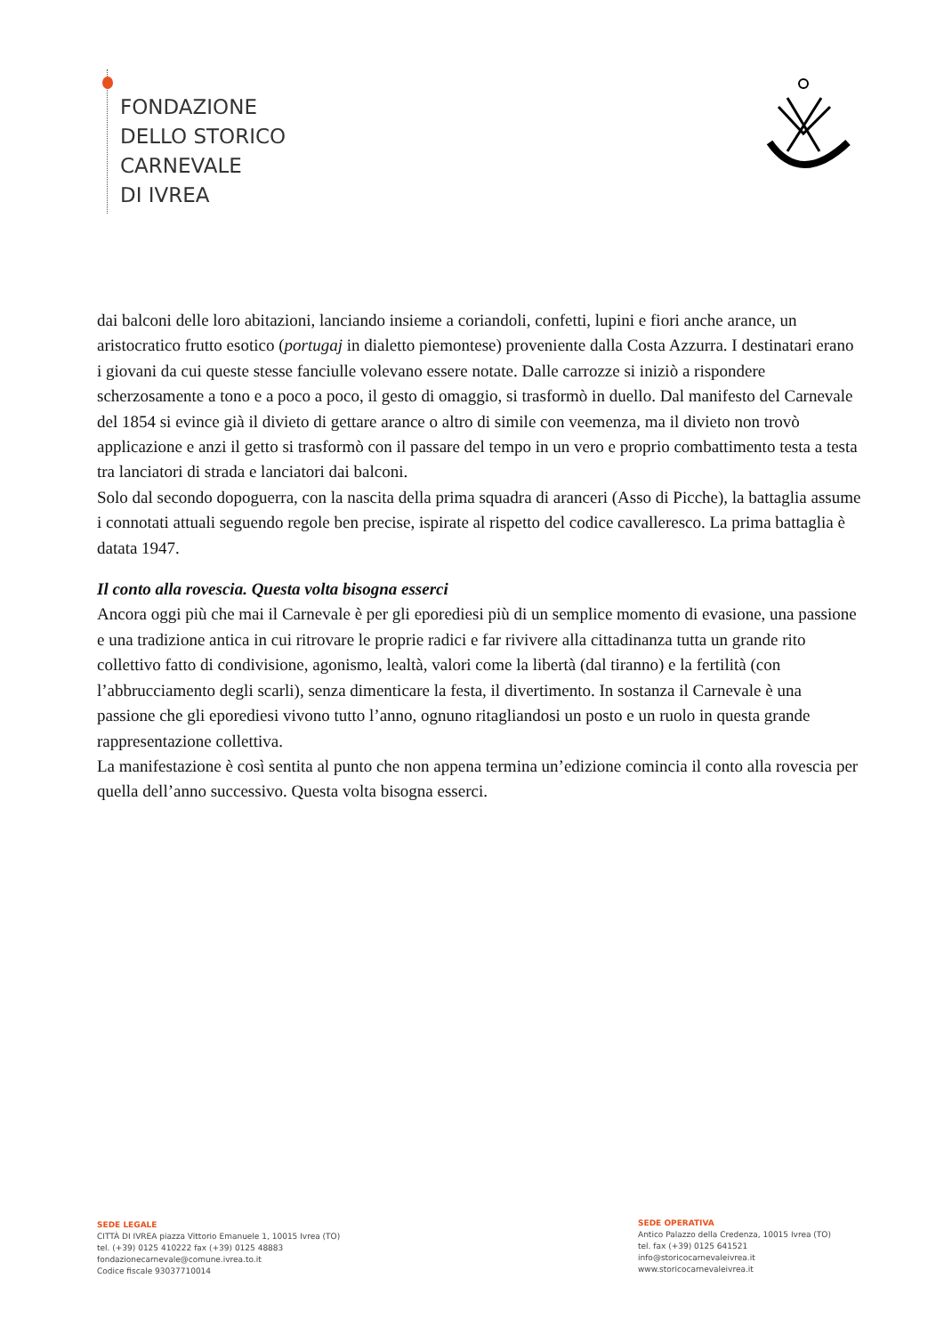FONDAZIONE
DELLO STORICO
CARNEVALE
DI IVREA
dai balconi delle loro abitazioni, lanciando insieme a coriandoli, confetti, lupini e fiori anche arance, un aristocratico frutto esotico (portugaj in dialetto piemontese) proveniente dalla Costa Azzurra. I destinatari erano i giovani da cui queste stesse fanciulle volevano essere notate. Dalle carrozze si iniziò a rispondere scherzosamente a tono e a poco a poco, il gesto di omaggio, si trasformò in duello. Dal manifesto del Carnevale del 1854 si evince già il divieto di gettare arance o altro di simile con veemenza, ma il divieto non trovò applicazione e anzi il getto si trasformò con il passare del tempo in un vero e proprio combattimento testa a testa tra lanciatori di strada e lanciatori dai balconi.
Solo dal secondo dopoguerra, con la nascita della prima squadra di aranceri (Asso di Picche), la battaglia assume i connotati attuali seguendo regole ben precise, ispirate al rispetto del codice cavalleresco. La prima battaglia è datata 1947.
Il conto alla rovescia. Questa volta bisogna esserci
Ancora oggi più che mai il Carnevale è per gli eporediesi più di un semplice momento di evasione, una passione e una tradizione antica in cui ritrovare le proprie radici e far rivivere alla cittadinanza tutta un grande rito collettivo fatto di condivisione, agonismo, lealtà, valori come la libertà (dal tiranno) e la fertilità (con l’abbrucciamento degli scarli), senza dimenticare la festa, il divertimento. In sostanza il Carnevale è una passione che gli eporediesi vivono tutto l’anno, ognuno ritagliandosi un posto e un ruolo in questa grande rappresentazione collettiva.
La manifestazione è così sentita al punto che non appena termina un’edizione comincia il conto alla rovescia per quella dell’anno successivo. Questa volta bisogna esserci.
SEDE LEGALE
CITTÀ DI IVREA piazza Vittorio Emanuele 1, 10015 Ivrea (TO)
tel. (+39) 0125 410222 fax (+39) 0125 48883
fondazionecarnevale@comune.ivrea.to.it
Codice fiscale 93037710014
SEDE OPERATIVA
Antico Palazzo della Credenza, 10015 Ivrea (TO)
tel. fax (+39) 0125 641521
info@storicocarnevaleivrea.it
www.storicocarnevaleivrea.it